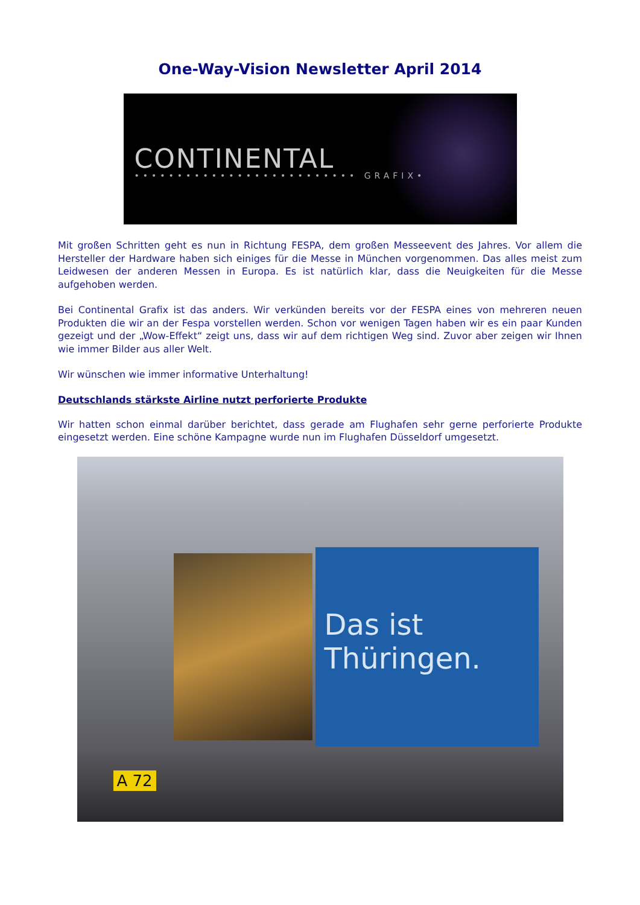One-Way-Vision Newsletter April 2014
CONTINENTAL
•••••••••••••••••••••••••• GRAFIX•
Mit großen Schritten geht es nun in Richtung FESPA, dem großen Messeevent des Jahres. Vor allem die Hersteller der Hardware haben sich einiges für die Messe in München vorgenommen. Das alles meist zum Leidwesen der anderen Messen in Europa. Es ist natürlich klar, dass die Neuigkeiten für die Messe aufgehoben werden.
Bei Continental Grafix ist das anders. Wir verkünden bereits vor der FESPA eines von mehreren neuen Produkten die wir an der Fespa vorstellen werden. Schon vor wenigen Tagen haben wir es ein paar Kunden gezeigt und der „Wow-Effekt“ zeigt uns, dass wir auf dem richtigen Weg sind. Zuvor aber zeigen wir Ihnen wie immer Bilder aus aller Welt.
Wir wünschen wie immer informative Unterhaltung!
Deutschlands stärkste Airline nutzt perforierte Produkte
Wir hatten schon einmal darüber berichtet, dass gerade am Flughafen sehr gerne perforierte Produkte eingesetzt werden. Eine schöne Kampagne wurde nun im Flughafen Düsseldorf umgesetzt.
Das ist Thüringen.
A 72